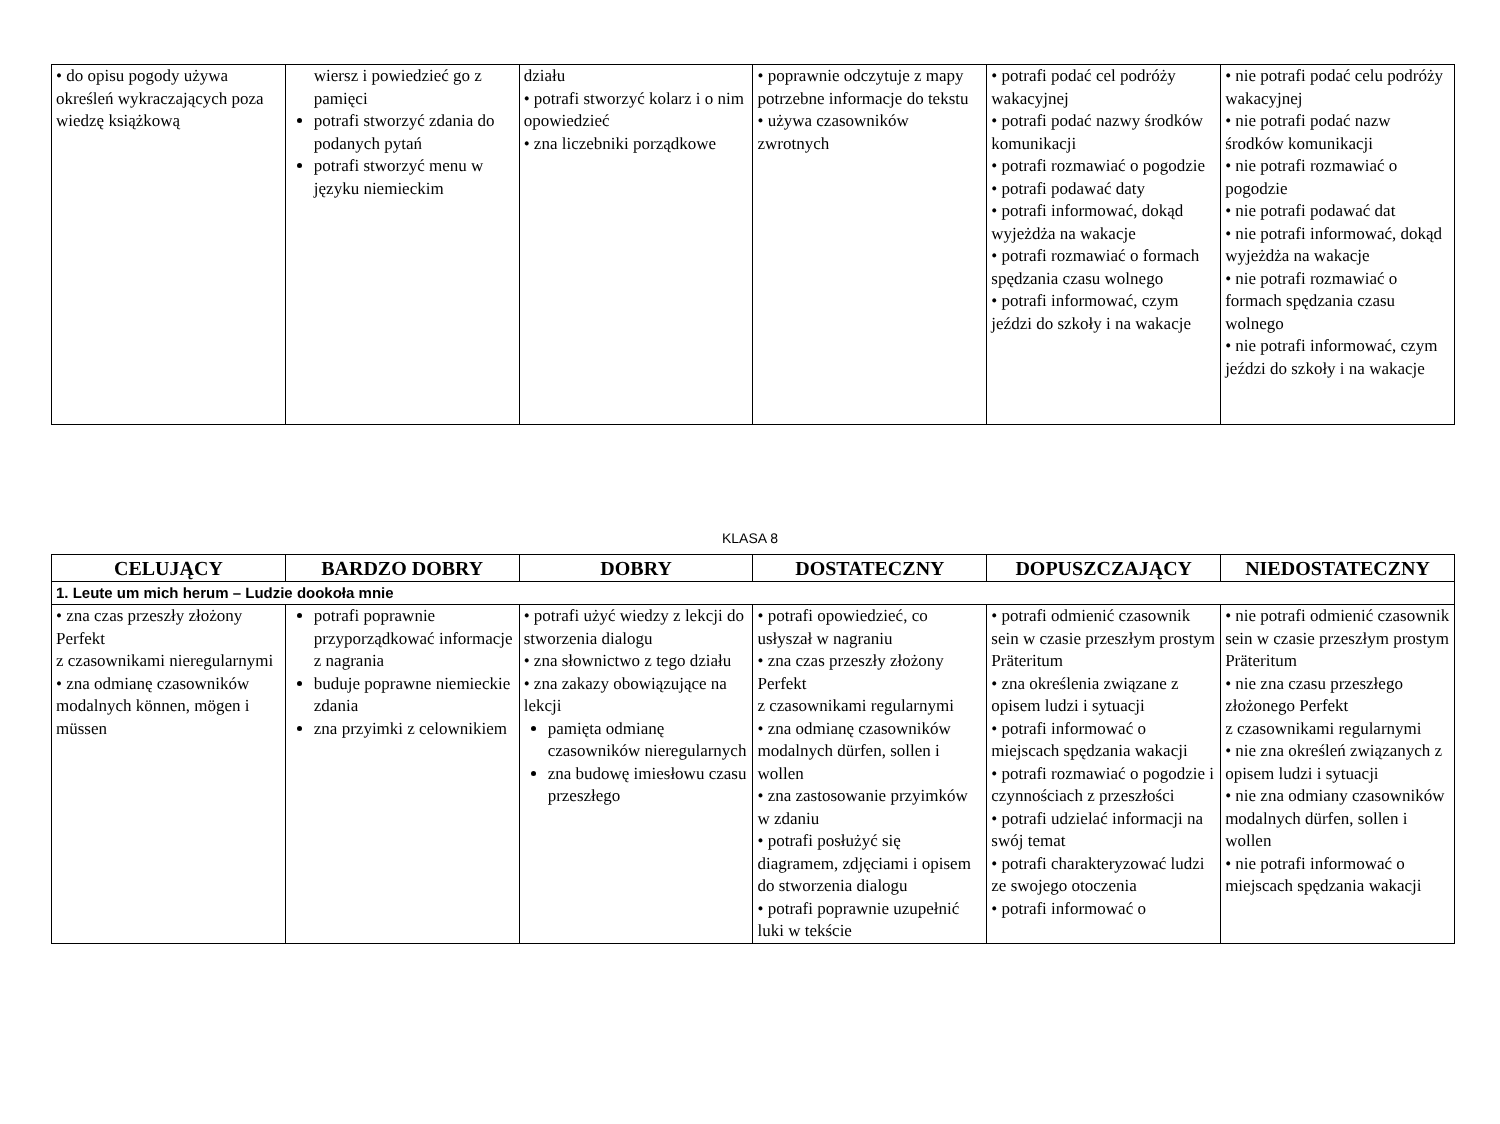| • do opisu pogody używa określeń wykraczających poza wiedzę książkową | wiersz i powiedzieć go z pamięci potrafi stworzyć zdania do podanych pytań potrafi stworzyć menu w języku niemieckim | działu • potrafi stworzyć kolarz i o nim opowiedzieć • zna liczebniki porządkowe | • poprawnie odczytuje z mapy potrzebne informacje do tekstu • używa czasowników zwrotnych | • potrafi podać cel podróży wakacyjnej • potrafi podać nazwy środków komunikacji • potrafi rozmawiać o pogodzie • potrafi podawać daty • potrafi informować, dokąd wyjeżdża na wakacje • potrafi rozmawiać o formach spędzania czasu wolnego • potrafi informować, czym jeździ do szkoły i na wakacje | • nie potrafi podać celu podróży wakacyjnej • nie potrafi podać nazw środków komunikacji • nie potrafi rozmawiać o pogodzie • nie potrafi podawać dat • nie potrafi informować, dokąd wyjeżdża na wakacje • nie potrafi rozmawiać o formach spędzania czasu wolnego • nie potrafi informować, czym jeździ do szkoły i na wakacje |
KLASA 8
| CELUJĄCY | BARDZO DOBRY | DOBRY | DOSTATECZNY | DOPUSZCZAJĄCY | NIEDOSTATECZNY |
| --- | --- | --- | --- | --- | --- |
| 1. Leute um mich herum – Ludzie dookoła mnie | | | | | |
| • zna czas przeszły złożony Perfekt z czasownikami nieregularnymi • zna odmianę czasowników modalnych können, mögen i müssen | potrafi poprawnie przyporządkować informacje z nagrania buduje poprawne niemieckie zdania zna przyimki z celownikiem | • potrafi użyć wiedzy z lekcji do stworzenia dialogu • zna słownictwo z tego działu • zna zakazy obowiązujące na lekcji pamięta odmianę czasowników nieregularnych zna budowę imiesłowu czasu przeszłego | • potrafi opowiedzieć, co usłyszał w nagraniu • zna czas przeszły złożony Perfekt z czasownikami regularnymi • zna odmianę czasowników modalnych dürfen, sollen i wollen • zna zastosowanie przyimków w zdaniu • potrafi posłużyć się diagramem, zdjęciami i opisem do stworzenia dialogu • potrafi poprawnie uzupełnić luki w tekście | • potrafi odmienić czasownik sein w czasie przeszłym prostym Präteritum • zna określenia związane z opisem ludzi i sytuacji • potrafi informować o miejscach spędzania wakacji • potrafi rozmawiać o pogodzie i czynnościach z przeszłości • potrafi udzielać informacji na swój temat • potrafi charakteryzować ludzi ze swojego otoczenia • potrafi informować o | • nie potrafi odmienić czasownik sein w czasie przeszłym prostym Präteritum • nie zna czasu przeszłego złożonego Perfekt z czasownikami regularnymi • nie zna określeń związanych z opisem ludzi i sytuacji • nie zna odmiany czasowników modalnych dürfen, sollen i wollen • nie potrafi informować o miejscach spędzania wakacji |